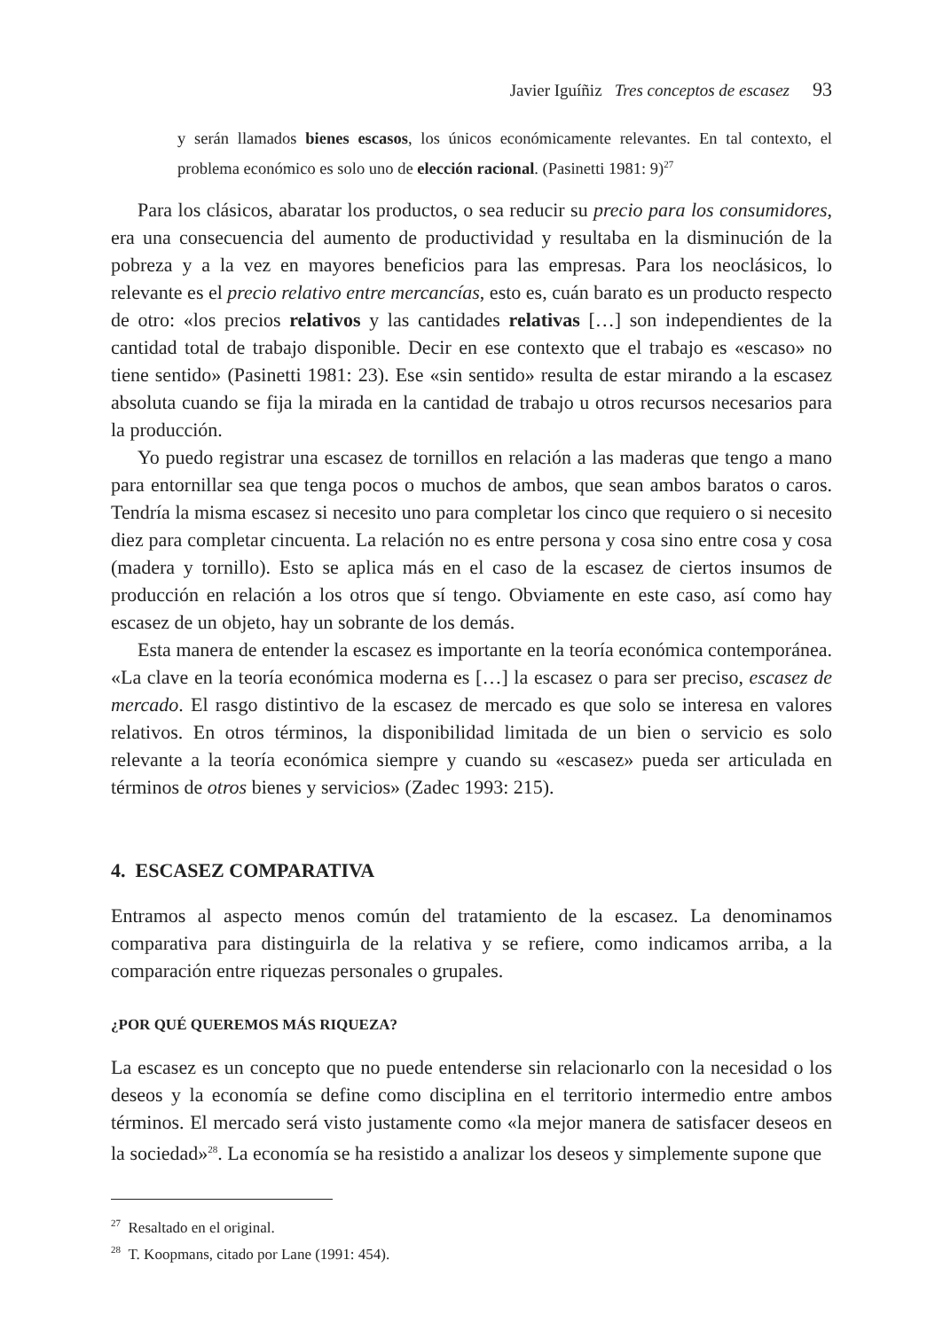Javier Iguíñiz Tres conceptos de escasez 93
y serán llamados bienes escasos, los únicos económicamente relevantes. En tal contexto, el problema económico es solo uno de elección racional. (Pasinetti 1981: 9)<sup>27</sup>
Para los clásicos, abaratar los productos, o sea reducir su precio para los consumidores, era una consecuencia del aumento de productividad y resultaba en la disminución de la pobreza y a la vez en mayores beneficios para las empresas. Para los neoclásicos, lo relevante es el precio relativo entre mercancías, esto es, cuán barato es un producto respecto de otro: «los precios relativos y las cantidades relativas […] son independientes de la cantidad total de trabajo disponible. Decir en ese contexto que el trabajo es «escaso» no tiene sentido» (Pasinetti 1981: 23). Ese «sin sentido» resulta de estar mirando a la escasez absoluta cuando se fija la mirada en la cantidad de trabajo u otros recursos necesarios para la producción.
Yo puedo registrar una escasez de tornillos en relación a las maderas que tengo a mano para entornillar sea que tenga pocos o muchos de ambos, que sean ambos baratos o caros. Tendría la misma escasez si necesito uno para completar los cinco que requiero o si necesito diez para completar cincuenta. La relación no es entre persona y cosa sino entre cosa y cosa (madera y tornillo). Esto se aplica más en el caso de la escasez de ciertos insumos de producción en relación a los otros que sí tengo. Obviamente en este caso, así como hay escasez de un objeto, hay un sobrante de los demás.
Esta manera de entender la escasez es importante en la teoría económica contemporánea. «La clave en la teoría económica moderna es […] la escasez o para ser preciso, escasez de mercado. El rasgo distintivo de la escasez de mercado es que solo se interesa en valores relativos. En otros términos, la disponibilidad limitada de un bien o servicio es solo relevante a la teoría económica siempre y cuando su «escasez» pueda ser articulada en términos de otros bienes y servicios» (Zadec 1993: 215).
4. ESCASEZ COMPARATIVA
Entramos al aspecto menos común del tratamiento de la escasez. La denominamos comparativa para distinguirla de la relativa y se refiere, como indicamos arriba, a la comparación entre riquezas personales o grupales.
¿POR QUÉ QUEREMOS MÁS RIQUEZA?
La escasez es un concepto que no puede entenderse sin relacionarlo con la necesidad o los deseos y la economía se define como disciplina en el territorio intermedio entre ambos términos. El mercado será visto justamente como «la mejor manera de satisfacer deseos en la sociedad»<sup>28</sup>. La economía se ha resistido a analizar los deseos y simplemente supone que
<sup>27</sup> Resaltado en el original.
<sup>28</sup> T. Koopmans, citado por Lane (1991: 454).